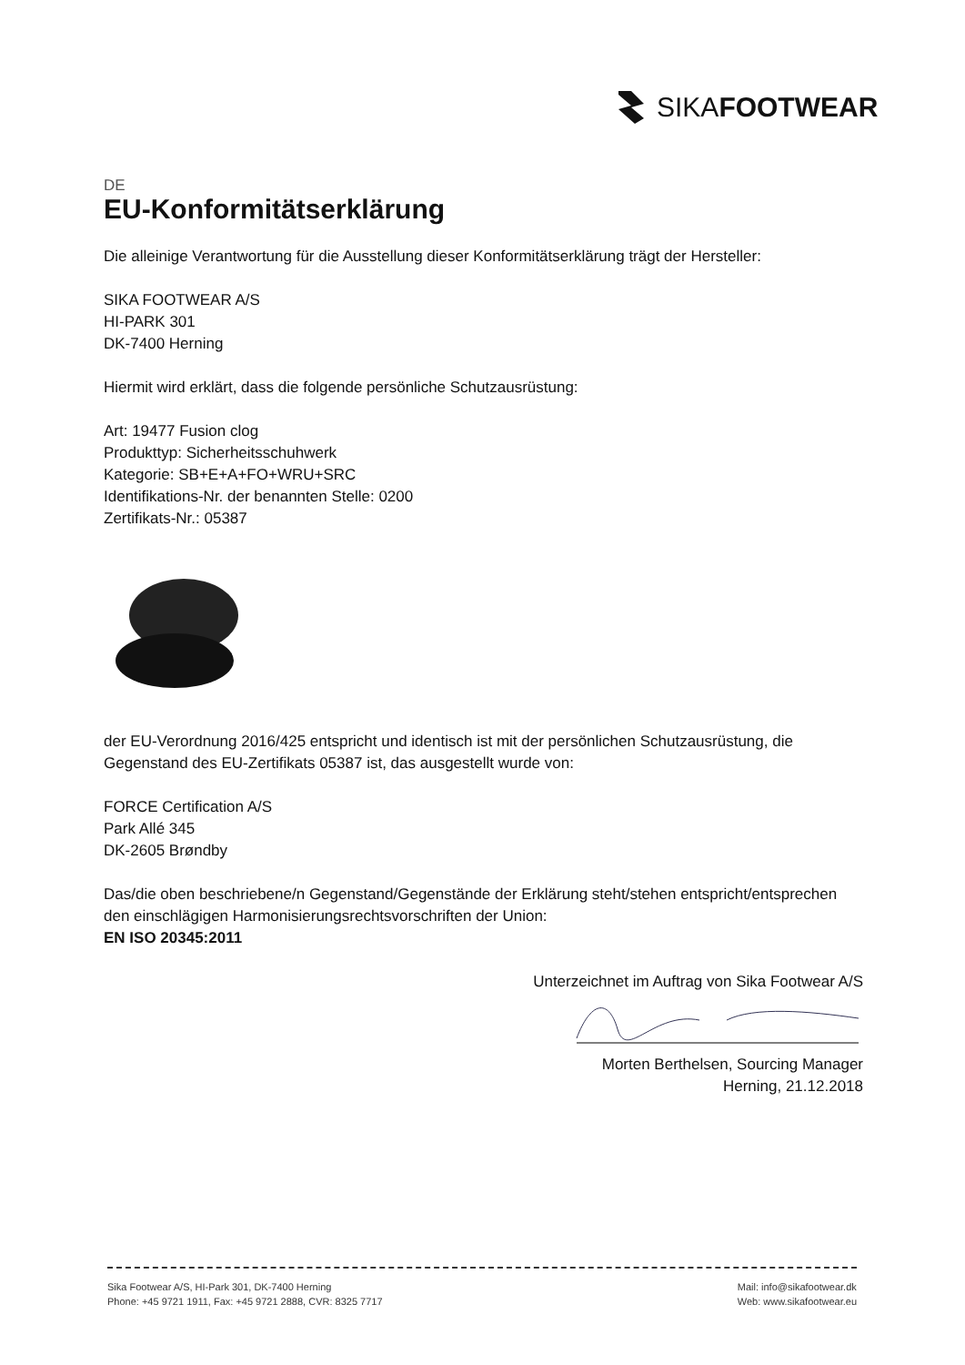SIKAFOOTWEAR
DE
EU-Konformitätserklärung
Die alleinige Verantwortung für die Ausstellung dieser Konformitätserklärung trägt der Hersteller:
SIKA FOOTWEAR A/S
HI-PARK 301
DK-7400 Herning
Hiermit wird erklärt, dass die folgende persönliche Schutzausrüstung:
Art: 19477 Fusion clog
Produkttyp: Sicherheitsschuhwerk
Kategorie: SB+E+A+FO+WRU+SRC
Identifikations-Nr. der benannten Stelle: 0200
Zertifikats-Nr.: 05387
der EU-Verordnung 2016/425 entspricht und identisch ist mit der persönlichen Schutzausrüstung, die Gegenstand des EU-Zertifikats 05387 ist, das ausgestellt wurde von:
FORCE Certification A/S
Park Allé 345
DK-2605 Brøndby
Das/die oben beschriebene/n Gegenstand/Gegenstände der Erklärung steht/stehen entspricht/entsprechen den einschlägigen Harmonisierungsrechtsvorschriften der Union:
EN ISO 20345:2011
Unterzeichnet im Auftrag von Sika Footwear A/S
Morten Berthelsen, Sourcing Manager
Herning, 21.12.2018
Sika Footwear A/S, HI-Park 301, DK-7400 Herning
Phone: +45 9721 1911, Fax: +45 9721 2888, CVR: 8325 7717
Mail: info@sikafootwear.dk
Web: www.sikafootwear.eu